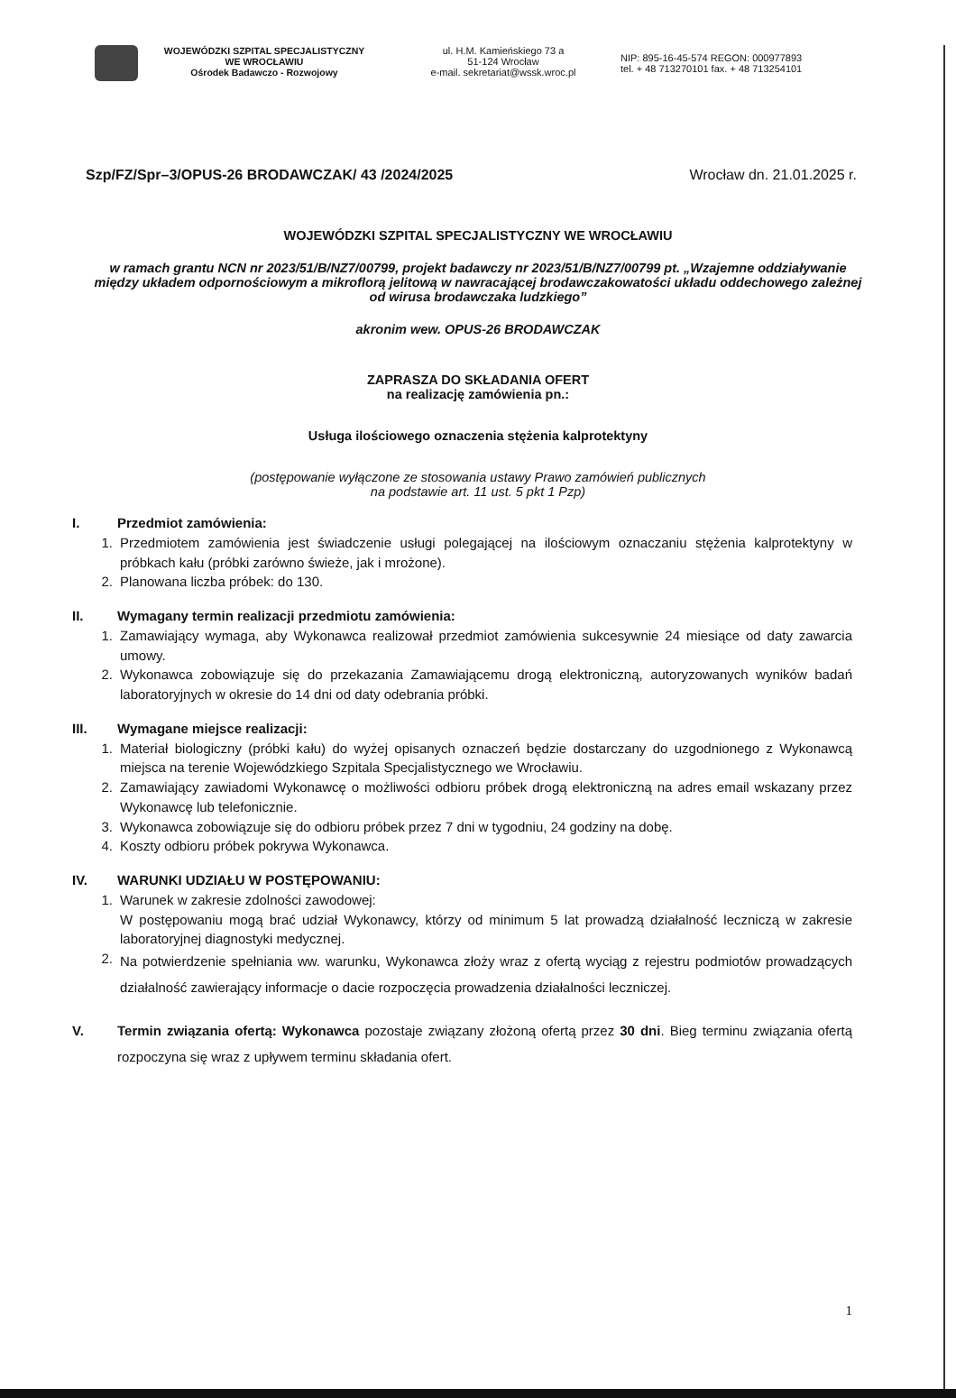WOJEWÓDZKI SZPITAL SPECJALISTYCZNY
WE WROCŁAWIU
Ośrodek Badawczo - Rozwojowy
ul. H.M. Kamieńskiego 73 a
51-124 Wrocław
e-mail. sekretariat@wssk.wroc.pl
NIP: 895-16-45-574 REGON: 000977893
tel. + 48 713270101 fax. + 48 713254101
Szp/FZ/Spr–3/OPUS-26 BRODAWCZAK/ 43 /2024/2025 Wrocław dn. 21.01.2025 r.
WOJEWÓDZKI SZPITAL SPECJALISTYCZNY WE WROCŁAWIU
w ramach grantu NCN nr 2023/51/B/NZ7/00799, projekt badawczy nr 2023/51/B/NZ7/00799 pt. „Wzajemne oddziaływanie między układem odpornościowym a mikroflorą jelitową w nawracającej brodawczakowatości układu oddechowego zależnej od wirusa brodawczaka ludzkiego”
akronim wew. OPUS-26 BRODAWCZAK
ZAPRASZA DO SKŁADANIA OFERT
na realizację zamówienia pn.:
Usługa ilościowego oznaczenia stężenia kalprotektyny
(postępowanie wyłączone ze stosowania ustawy Prawo zamówień publicznych
na podstawie art. 11 ust. 5 pkt 1 Pzp)
I. Przedmiot zamówienia:
1. Przedmiotem zamówienia jest świadczenie usługi polegającej na ilościowym oznaczaniu stężenia kalprotektyny w próbkach kału (próbki zarówno świeże, jak i mrożone).
2. Planowana liczba próbek: do 130.
II. Wymagany termin realizacji przedmiotu zamówienia:
1. Zamawiający wymaga, aby Wykonawca realizował przedmiot zamówienia sukcesywnie 24 miesiące od daty zawarcia umowy.
2. Wykonawca zobowiązuje się do przekazania Zamawiającemu drogą elektroniczną, autoryzowanych wyników badań laboratoryjnych w okresie do 14 dni od daty odebrania próbki.
III. Wymagane miejsce realizacji:
1. Materiał biologiczny (próbki kału) do wyżej opisanych oznaczeń będzie dostarczany do uzgodnionego z Wykonawcą miejsca na terenie Wojewódzkiego Szpitala Specjalistycznego we Wrocławiu.
2. Zamawiający zawiadomi Wykonawcę o możliwości odbioru próbek drogą elektroniczną na adres email wskazany przez Wykonawcę lub telefonicznie.
3. Wykonawca zobowiązuje się do odbioru próbek przez 7 dni w tygodniu, 24 godziny na dobę.
4. Koszty odbioru próbek pokrywa Wykonawca.
IV. WARUNKI UDZIAŁU W POSTĘPOWANIU:
1. Warunek w zakresie zdolności zawodowej:
W postępowaniu mogą brać udział Wykonawcy, którzy od minimum 5 lat prowadzą działalność leczniczą w zakresie laboratoryjnej diagnostyki medycznej.
2. Na potwierdzenie spełniania ww. warunku, Wykonawca złoży wraz z ofertą wyciąg z rejestru podmiotów prowadzących działalność zawierający informacje o dacie rozpoczęcia prowadzenia działalności leczniczej.
V. Termin związania ofertą: Wykonawca pozostaje związany złożoną ofertą przez 30 dni. Bieg terminu związania ofertą rozpoczyna się wraz z upływem terminu składania ofert.
1